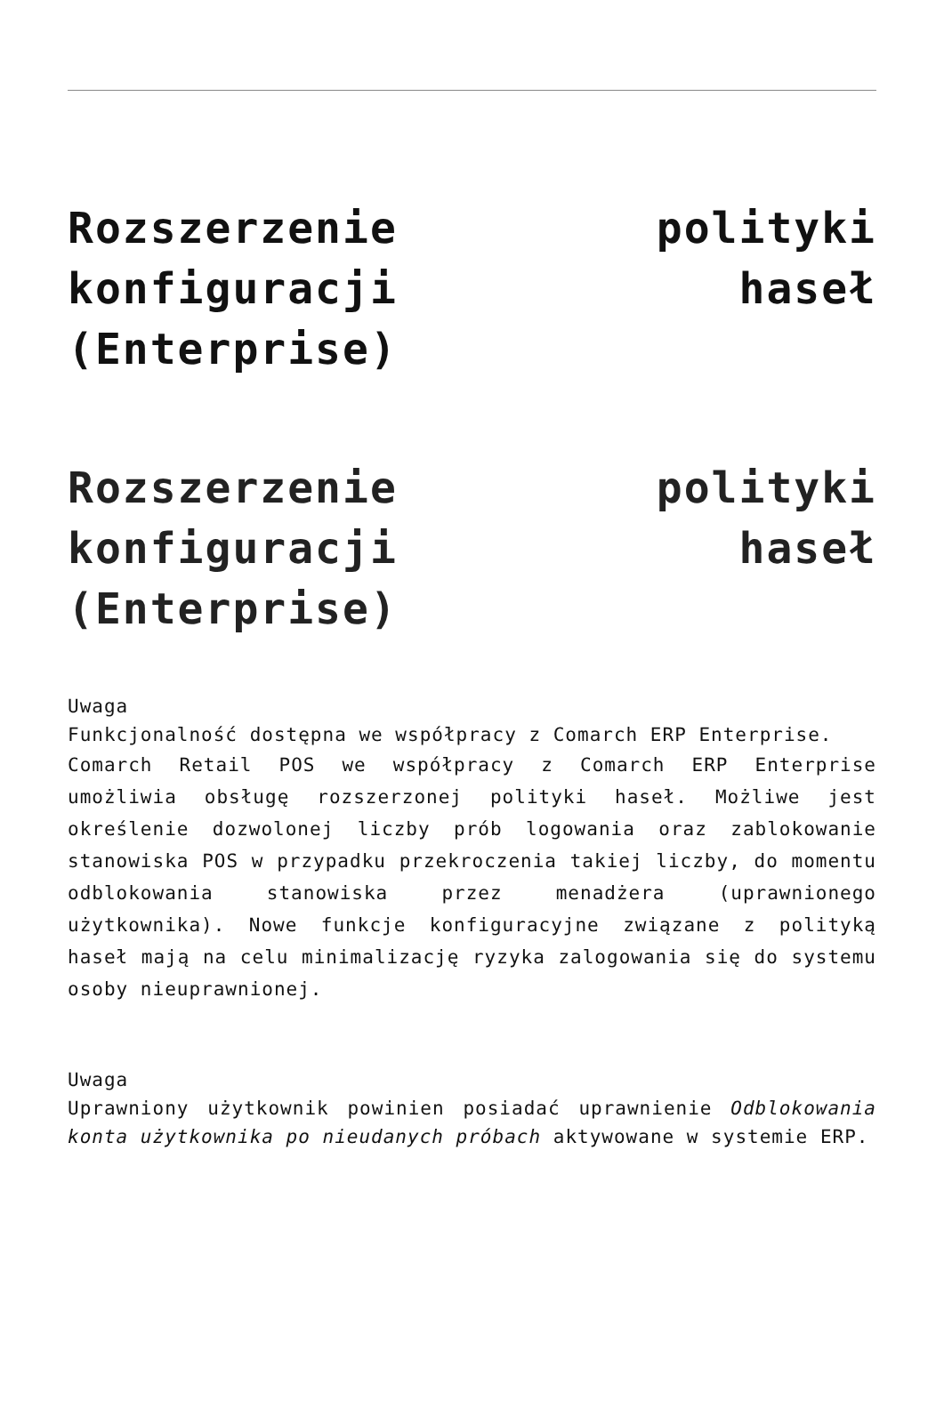Rozszerzenie polityki konfiguracji haseł (Enterprise)
Rozszerzenie polityki konfiguracji haseł (Enterprise)
Uwaga
Funkcjonalność dostępna we współpracy z Comarch ERP Enterprise.
Comarch Retail POS we współpracy z Comarch ERP Enterprise umożliwia obsługę rozszerzonej polityki haseł. Możliwe jest określenie dozwolonej liczby prób logowania oraz zablokowanie stanowiska POS w przypadku przekroczenia takiej liczby, do momentu odblokowania stanowiska przez menadżera (uprawnionego użytkownika). Nowe funkcje konfiguracyjne związane z polityką haseł mają na celu minimalizację ryzyka zalogowania się do systemu osoby nieuprawnionej.
Uwaga
Uprawniony użytkownik powinien posiadać uprawnienie Odblokowania konta użytkownika po nieudanych próbach aktywowane w systemie ERP.